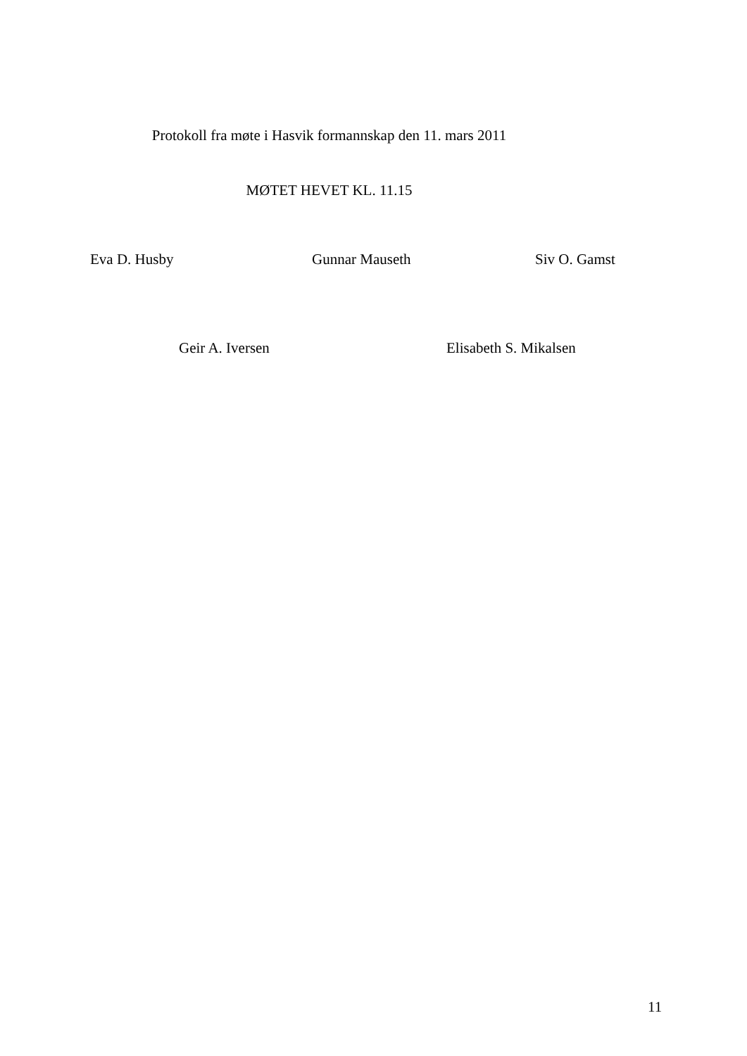Protokoll fra møte i Hasvik formannskap den 11. mars 2011
MØTET HEVET KL. 11.15
Eva D. Husby Gunnar Mauseth Siv O. Gamst
Geir A. Iversen Elisabeth S. Mikalsen
11